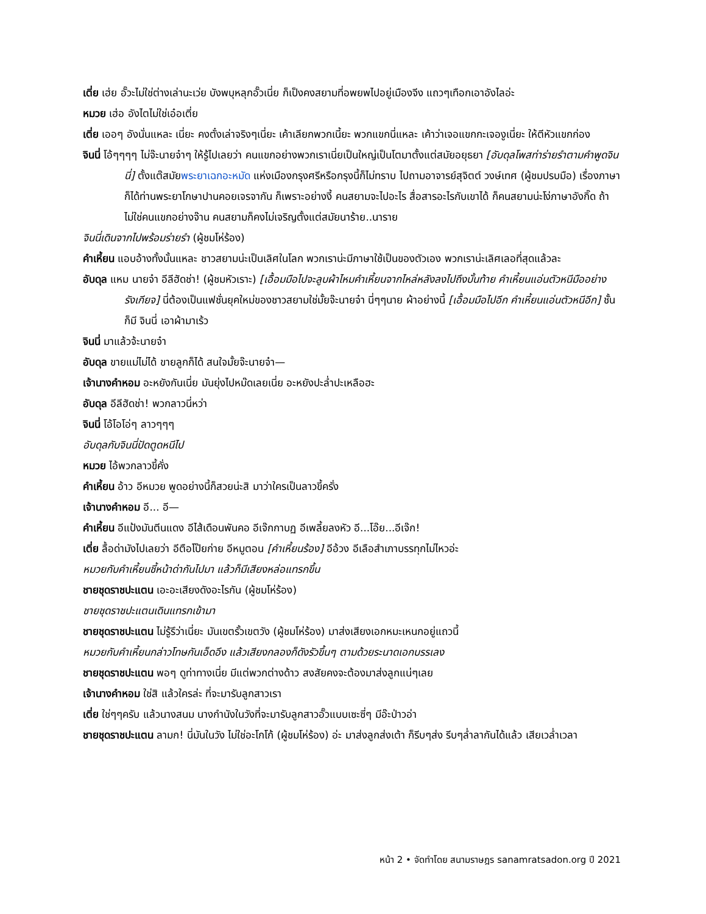เตี่ย เฮ่ย อั๊วะไม่ใช่ต่างเล่านะเว่ย บังพบุหลุกอั๊วเนี่ย ก็เป็งคงสยามที่อพยพไปอยู่เมืองจีง แถวๆเทือกเอาอังไลอ่ะ
หมวย เฮ่อ อังไตไม่ใช่เอ๋อเตี่ย
เตี่ย เออๆ อังนั่นแหละ เนี่ยะ คงตั๋งเล่าจริงๆเนี่ยะ เค้าเลียกพวกเนี้ยะ พวกแขกนี่แหละ เค้าว่าเจอแขกกะเจองูเนี่ยะ ให้ตีหัวแขกก่อง
จินนี่ โอ้ๆๆๆๆ ไม่จ๊ะนายจ๋าๆ ให้รู้ไปเลยว่า คนแขกอย่างพวกเราเนี่ยเป็นใหญ่เป็นโตมาตั้งแต่สมัยอยุธยา [อับดุลโพสท่าร่ายรำตามคำพูดจินนี่] ตั้งแต๊สมัยพระยาเฉกอะหมัด แห่งเมืองกรุงศรีหรือกรุงนี้ก็ไม่ทราบ ไปถามอาจารย์สุจิตต์ วงษ์เทศ (ผู้ชมปรบมือ) เรื่องภาษาก็ได้ท่านพระยาโกษาปานคอยเจรจากัน ก็เพราะอย่างงี้ คนสยามจะไปอะไร สื่อสารอะไรกับเขาได้ ก็คนสยามน่ะโง่ภาษาอังกิ๊ด ถ้าไม่ใช่คนแขกอย่างจ๊าน คนสยามก็คงไม่เจริญตั้งแต่สมัยนาร้าย..นาราย
จินนี่เดินจากไปพร้อมร่ายรำ (ผู้ชมโห่ร้อง)
คำเหี้ยน แอบอ้างทั้งนั้นแหละ ชาวสยามน่ะเป็นเลิศในโลก พวกเราน่ะมีภาษาใช้เป็นของตัวเอง พวกเราน่ะเลิศเลอที่สุดแล้วละ
อับดุล แหม นายจ๋า อีลีฮัดช่า! (ผู้ชมหัวเราะ) [เอื้อมมือไปจะลูบผ้าไหมคำเหี้ยนจากไหล่หลังลงไปถึงบั้นท้าย คำเหี้ยนแอ่นตัวหนีมืออย่างรังเกียจ] นี่ต้องเป็นแฟชั่นยุคใหม่ของชาวสยามใช่มั้ยจ๊ะนายจ๋า นี่ๆๆนาย ผ้าอย่างนี้ [เอื้อมมือไปอีก คำเหี้ยนแอ่นตัวหนีอีก] ชั้นก็มี จินนี่ เอาผ้ามาเร้ว
จินนี่ มาแล้วจ้ะนายจ๋า
อับดุล ขายแม่ไม่ได้ ขายลูกก็ได้ สนใจมั้ยจ๊ะนายจ๋า—
เจ้านางคำหอม อะหยังกันเนี่ย มันยุ่งไปหม๊ดเลยเนี่ย อะหยังปะล่ำปะเหลือฮะ
อับดุล อีลีฮัดช่า! พวกลาวนี่หว่า
จินนี่ โอ้โอโอ่ๆ ลาวๆๆๆ
อับดุลกับจินนี่ปัดตูดหนีไป
หมวย ไอ้พวกลาวขี้คั่ง
คำเหี้ยน อ้าว อีหมวย พูดอย่างนี้ก็สวยน่ะสิ มาว่าใครเป็นลาวขี้ครั่ง
เจ้านางคำหอม อี... อี—
คำเหี้ยน อีแป้งมันตีนแดง อีไส้เดือนพันคอ อีเจ๊กกาบฏ อีเพลี้ยลงหัว อี...โอ๊ย...อีเจ๊ก!
เตี่ย ลื้อด่ามังไปเลยว่า อีตือโป๊ยก่าย อีหมูตอน [คำเหี้ยนร้อง] อีอ้วง อีเลือสำเภาบรรทุกไม่ไหวอ่ะ
หมวยกับคำเหี้ยนชี้หน้าด่ากันไปมา แล้วก็มีเสียงหล่อแทรกขึ้น
ชายชุดราชปะแตน เอะอะเสียงดังอะไรกัน (ผู้ชมโห่ร้อง)
ชายชุดราชปะแตนเดินแทรกเข้ามา
ชายชุดราชปะแตน ไม่รู้รึว่าเนี่ยะ มันเขตรั้วเขตวัง (ผู้ชมโห่ร้อง) มาส่งเสียงเอกหมะเหนกอยู่แถวนี้
หมวยกับคำเหี้ยนกล่าวโทษกันเอ็ดอึง แล้วเสียงกลองก็ดังรัวขึ้นๆ ตามด้วยระนาดเอกบรรเลง
ชายชุดราชปะแตน พอๆ ดูท่าทางเนี่ย มีแต่พวกต่างด้าว สงสัยคงจะต้องมาส่งลูกแน่ๆเลย
เจ้านางคำหอม ใช่สิ แล้วใครล่ะ ที่จะมารับลูกสาวเรา
เตี่ย ใช่ๆๆครับ แล้วนางสนม นางกำนังในวังที่จะมารับลูกสาวอั๊วแบบเซะซี่ๆ มีอ๊ะป่าวอ่า
ชายชุดราชปะแตน ลามก! นี่มันในวัง ไม่ใช่อะโกโก้ (ผู้ชมโห่ร้อง) อ่ะ มาส่งลูกส่งเต้า ก็รีบๆส่ง รีบๆล่ำลากันได้แล้ว เสียเวล่ำเวลา
หน้า 2 • จัดทำโดย สนามราษฎร sanamratsadon.org ปี 2021